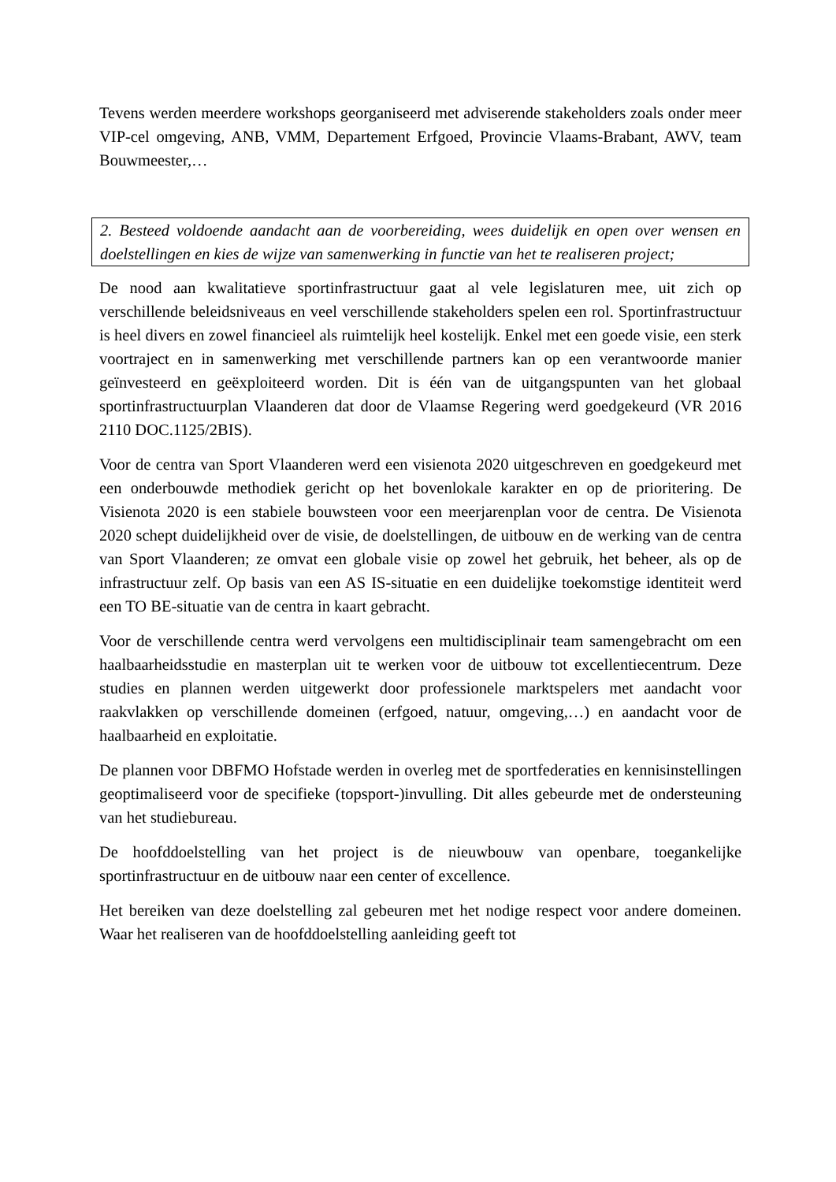Tevens werden meerdere workshops georganiseerd met adviserende stakeholders zoals onder meer VIP-cel omgeving, ANB, VMM, Departement Erfgoed, Provincie Vlaams-Brabant, AWV, team Bouwmeester,…
2. Besteed voldoende aandacht aan de voorbereiding, wees duidelijk en open over wensen en doelstellingen en kies de wijze van samenwerking in functie van het te realiseren project;
De nood aan kwalitatieve sportinfrastructuur gaat al vele legislaturen mee, uit zich op verschillende beleidsniveaus en veel verschillende stakeholders spelen een rol. Sportinfrastructuur is heel divers en zowel financieel als ruimtelijk heel kostelijk. Enkel met een goede visie, een sterk voortraject en in samenwerking met verschillende partners kan op een verantwoorde manier geïnvesteerd en geëxploiteerd worden. Dit is één van de uitgangspunten van het globaal sportinfrastructuurplan Vlaanderen dat door de Vlaamse Regering werd goedgekeurd (VR 2016 2110 DOC.1125/2BIS).
Voor de centra van Sport Vlaanderen werd een visienota 2020 uitgeschreven en goedgekeurd met een onderbouwde methodiek gericht op het bovenlokale karakter en op de prioritering. De Visienota 2020 is een stabiele bouwsteen voor een meerjarenplan voor de centra. De Visienota 2020 schept duidelijkheid over de visie, de doelstellingen, de uitbouw en de werking van de centra van Sport Vlaanderen; ze omvat een globale visie op zowel het gebruik, het beheer, als op de infrastructuur zelf. Op basis van een AS IS-situatie en een duidelijke toekomstige identiteit werd een TO BE-situatie van de centra in kaart gebracht.
Voor de verschillende centra werd vervolgens een multidisciplinair team samengebracht om een haalbaarheidsstudie en masterplan uit te werken voor de uitbouw tot excellentiecentrum. Deze studies en plannen werden uitgewerkt door professionele marktspelers met aandacht voor raakvlakken op verschillende domeinen (erfgoed, natuur, omgeving,…) en aandacht voor de haalbaarheid en exploitatie.
De plannen voor DBFMO Hofstade werden in overleg met de sportfederaties en kennisinstellingen geoptimaliseerd voor de specifieke (topsport-)invulling. Dit alles gebeurde met de ondersteuning van het studiebureau.
De hoofddoelstelling van het project is de nieuwbouw van openbare, toegankelijke sportinfrastructuur en de uitbouw naar een center of excellence.
Het bereiken van deze doelstelling zal gebeuren met het nodige respect voor andere domeinen. Waar het realiseren van de hoofddoelstelling aanleiding geeft tot